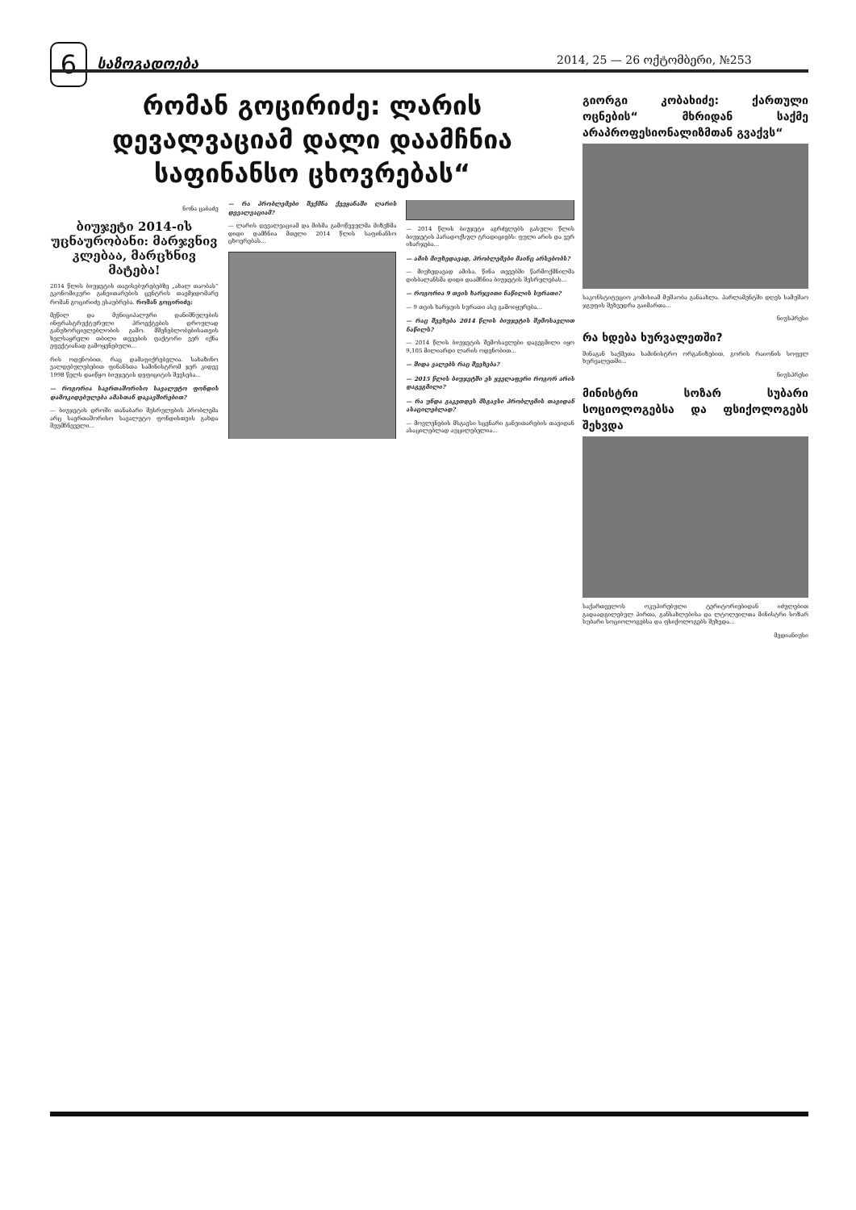6 საზოგადოება 2014, 25 — 26 ოქტომბერი, №253
რომან გოცირიძე: ლარის დევალვაციამ დალი დაამჩნია საფინანსო ცხოვრებას“
ნონა ცაბაძე
ბიუჯეტი 2014-ის უცნაურობანი: მარჯვნივ კლებაა, მარცხნივ მატება!
2014 წლის ბიუჯეტის თავისებურებებზე „ახალ თაობას“ ეკონომიკური განვითარების ცენტრის თავმჯდომარე რომან გოცირიძე ესაუბრება. რომან გოცირიძე:
მეწილ და მუნიციპალური დანიშნულების ინფრასტრუქტურული პროექტების დროულად განუხორციელებლობის გამო. მშენებლობებისათვის ხელსაყრელი თბილი თვეების ფაქტორი ვერ იქნა ეფექტიანად გამოყენებული...
რის ოდენობით, რაც დამაფიქრებელია. სახაზინო ვალდებულებებით ფინანსთა სამინისტრომ ჯერ კიდევ 1998 წელს დაიწყო ბიუჯეტის დეფიციტის შევსება...
— როგორია საერთაშორისო სავალუტო ფონდის დამოკიდებულება ამასთან დაკავშირებით?
— ბიუჯეტის დროში თანაბარი შესრულების პრობლემა არც საერთაშორისო სავალუტო ფონდისთვის გახდა შეუმჩნეველი...
— რა პრობლემები შექმნა ქვეყანაში ლარის დევალვაციამ?
— ლარის დევალვაციამ და მისმა გამოწვეულმა მიზეზმა დიდი დამჩნია მთელი 2014 წლის საფინანსო ცხოვრებას...
— 2014 წლის ბიუჯეტი აგრძელებს გასული წლის ბიუჯეტის პარადოქსულ ტრადიციებს: ფული არის და ვერ იხარჯება...
— ამის მიუხედავად, პრობლემები მაინც არსებობს?
— მიუხედავად ამისა, წინა თვეებში წარმოქმნილმა დისბალანსმა დიდი დაამჩნია ბიუჯეტის შესრულებას...
— როგორია 9 თვის ხარჯვითი ნაწილის სურათი?
— 9 თვის ხარჯვის სურათი ასე გამოიყურება...
— რაც შეეხება 2014 წლის ბიუჯეტის შემოსავლით ნაწილს?
— 2014 წლის ბიუჯეტის შემოსავლები დაგეგმილი იყო 9,105 მილიარდი ლარის ოდენობით...
— შიდა ვალებს რაც შეეხება?
— 2015 წლის ბიუჯეტში ეს ყველაფერი როგორ არის დაგეგმილი?
— რა უნდა გაკეთდეს მსგავსი პრობლემის თავიდან ასაცილებლად?
— მოვლენების მსგავსი სცენარი განვითარების თავიდან ასაცილებლად აუცილებელია...
გიორგი კობახიძე: ქართული ოცნების“ მხრიდან საქმე არაპროფესიონალიზმთან გვაქვს“
საკონსტიტუციო კომისიამ მუშაობა განაახლა. პარლამენტში დღეს სამუშაო ჯგუფის შეხვედრა გაიმართა...
ნიუსპრესი
რა ხდება ხურვალეთში?
შინაგან საქმეთა სამინისტრო ორგანიზებით, გორის რაიონის სოფელ ხურვალეთში...
ნიუსპრესი
მინისტრი სოზარ სუბარი სოციოლოგებსა და ფსიქოლოგებს შეხვდა
საქართველოს ოკუპირებული ტერიტორიებიდან იძულებით გადაადგილებულ პირთა, განსახლებისა და ლტოლვილთა მინისტრი სოზარ სუბარი სოციოლოგებსა და ფსიქოლოგებს შეხვდა...
მედიანიუსი